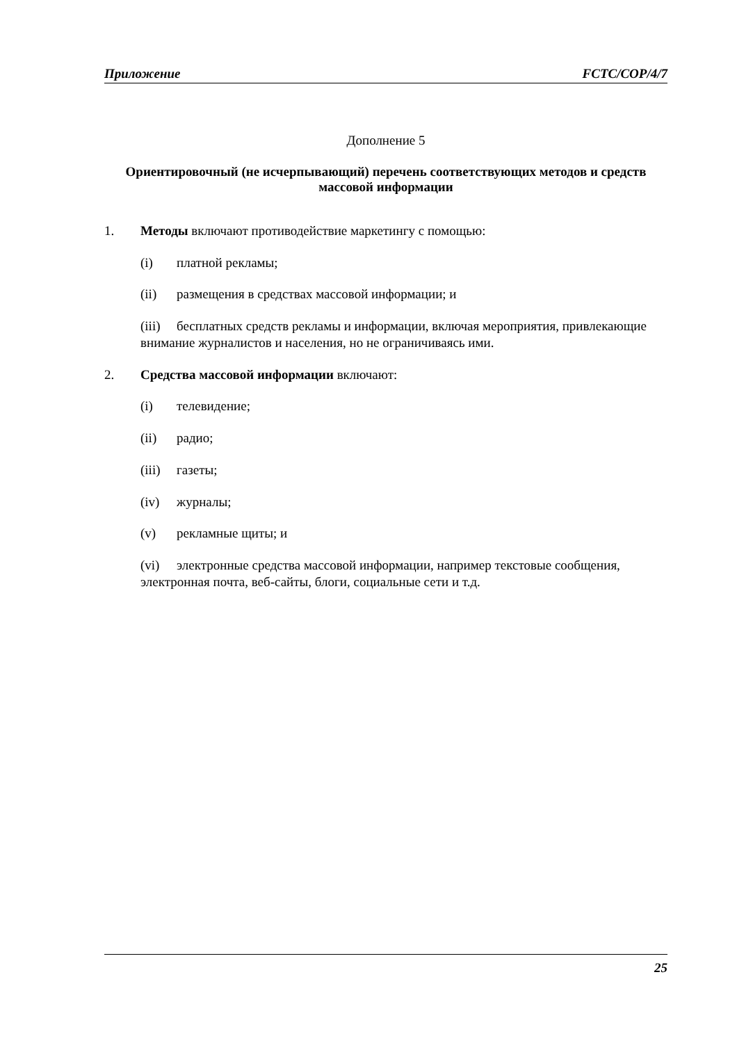Приложение FCTC/COP/4/7
Дополнение 5
Ориентировочный (не исчерпывающий) перечень соответствующих методов и средств массовой информации
1. Методы включают противодействие маркетингу с помощью:
(i) платной рекламы;
(ii) размещения в средствах массовой информации; и
(iii) бесплатных средств рекламы и информации, включая мероприятия, привлекающие внимание журналистов и населения, но не ограничиваясь ими.
2. Средства массовой информации включают:
(i) телевидение;
(ii) радио;
(iii) газеты;
(iv) журналы;
(v) рекламные щиты; и
(vi) электронные средства массовой информации, например текстовые сообщения, электронная почта, веб-сайты, блоги, социальные сети и т.д.
25